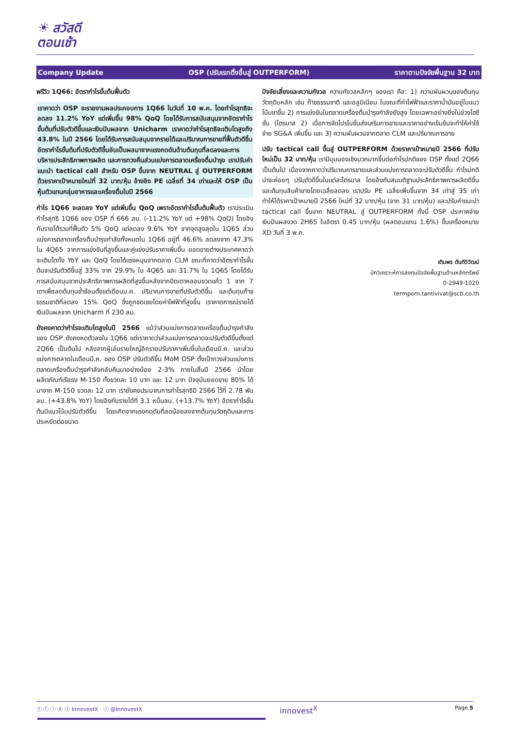☀ สวัสดี
ตอนเช้า
Company Update OSP (ปรับเรทติ้งขึ้นสู่ OUTPERFORM) ราคาตามปัจจัยพื้นฐาน 32 บาท
พรีวิว 1Q66: อัตรากำไรขั้นต้นฟื้นตัว
เราคาดว่า OSP จะรายงานผลประกอบการ 1Q66 ในวันที่ 10 พ.ค. โดยกำไรสุทธิจะลดลง 11.2% YoY แต่เพิ่มขึ้น 98% QoQ โดยได้รับการสนับสนุนจากอัตรากำไรขั้นต้นที่ปรับตัวดีขึ้นและเงินปันผลจาก Unicharm เราคาดว่ากำไรสุทธิจะเติบโตสูงถึง 43.8% ในปี 2566 โดยได้รับการสนับสนุนจากรายได้และปริมาณการขายที่ฟื้นตัวดีขึ้น อัตรากำไรขั้นต้นที่ปรับตัวดีขึ้นอันเป็นผลมาจากแรงกดดันด้านต้นทุนที่ลดลงและการบริหารประสิทธิภาพการผลิต และการทวงคืนส่วนแบ่งการตลาดเครื่องดื่มบำรุง เราปรับคำแนะนำ tactical call สำหรับ OSP ขึ้นจาก NEUTRAL สู่ OUTPERFORM ด้วยราคาเป้าหมายใหม่ที่ 32 บาท/หุ้น อ้างอิง PE เฉลี่ยที่ 34 เท่าและให้ OSP เป็นหุ้นตัวแทนกลุ่มอาหารและเครื่องดื่มในปี 2566
กำไร 1Q66 จะลดลง YoY แต่เพิ่มขึ้น QoQ เพราะอัตรากำไรขั้นต้นฟื้นตัว เราประเมินกำไรสุทธิ 1Q66 ของ OSP ที่ 666 ลบ. (-11.2% YoY แต่ +98% QoQ) โดยอิงกับรายได้รวมที่ฟื้นตัว 5% QoQ แต่ลดลง 9.6% YoY จากจุดสูงสุดใน 1Q65 ส่วนแบ่งการตลาดเครื่องดื่มบำรุงกำลังทั้งหมดใน 1Q66 อยู่ที่ 46.6% ลดลงจาก 47.3% ใน 4Q65 จากการแข่งขันที่สูงขึ้นและคู่แข่งปรับราคาเพิ่มขึ้น ยอดขายต่างประเทศคาดว่าจะเติบโตทั้ง YoY และ QoQ โดยได้แรงหนุนจากตลาด CLM ขณะที่คาดว่าอัตรากำไรขั้นต้นจะปรับตัวดีขึ้นสู่ 33% จาก 29.9% ใน 4Q65 และ 31.7% ใน 1Q65 โดยได้รับการสนับสนุนจากประสิทธิภาพการผลิตที่สูงขึ้นหลังจากปิดเตาหลอมขวดแก้ว 1 จาก 7 เตาเพื่อลดต้นทุนซ้ำซ้อนตั้งแต่เดือนม.ค. ปริมาณการขายที่ปรับตัวดีขึ้น และต้นทุนก๊าซธรรมชาติที่ลดลง 15% QoQ ซึ่งถูกชดเชยโดยค่าไฟฟ้าที่สูงขึ้น เราคาดการณ์รายได้เงินปันผลจาก Unicharm ที่ 230 ลบ.
ยังคงคาดว่ากำไรจะเติบโตสูงในปี 2566 แม้ว่าส่วนแบ่งการตลาดเครื่องดื่มบำรุงกำลังของ OSP ยังคงหดตัวลงใน 1Q66 แต่เราคาดว่าส่วนแบ่งการตลาดจะปรับตัวดีขึ้นตั้งแต่ 2Q66 เป็นต้นไป หลังจากผู้เล่นรายใหญ่อีกรายปรับราคาเพิ่มขึ้นในเดือนมี.ค. และส่วนแบ่งการตลาดในเดือนมี.ค. ของ OSP ปรับตัวดีขึ้น MoM OSP ตั้งเป้าทวงส่วนแบ่งการตลาดเครื่องดื่มบำรุงกำลังกลับคืนมาอย่างน้อย 2-3% ภายในสิ้นปี 2566 นำโดยผลิตภัณฑ์เรือธง M-150 ทั้งขวดละ 10 บาท และ 12 บาท ปัจจุบันยอดขาย 80% ได้มาจาก M-150 ขวดละ 12 บาท เรายังคงประมาณการกำไรสุทธิปี 2566 ไว้ที่ 2.78 พันลบ. (+43.8% YoY) โดยอิงกับรายได้ที่ 3.1 หมื่นลบ. (+13.7% YoY) อัตรากำไรขั้นต้นมีแนวโน้มปรับตัวดีขึ้น โดยเกิดจากแรงกดดันที่ลดน้อยลงจากต้นทุนวัตถุดิบและการประหยัดต่อขนาด
ปัจจัยเสี่ยงและความกังวล ความกังวลหลักๆ ของเรา คือ: 1) ความผันผวนของต้นทุนวัตถุดิบหลัก เช่น ก๊าซธรรมชาติ และอลูมิเนียม ในขณะที่ค่าไฟฟ้าและราคาน้ำมันอยู่ในแนวโน้มขาขึ้น 2) การแข่งขันในตลาดเครื่องดื่มบำรุงกำลังยังสูง โดยเฉพาะอย่างยิ่งในช่วงไฮซีซั่น (ไตรมาส 2) เมื่อการจัดโปรโมชั่นส่งเสริมการขายและราคาอย่างเข้มข้นจะทำให้ค่าใช้จ่าย SG&A เพิ่มขึ้น และ 3) ความผันผวนจากตลาด CLM และปริมาณการขาย
ปรับ tactical call ขึ้นสู่ OUTPERFORM ด้วยราคาเป้าหมายปี 2566 ที่ปรับใหม่เป็น 32 บาท/หุ้น เรามีมุมมองเชิงบวกมากขึ้นต่อกำไรปกติของ OSP ตั้งแต่ 2Q66 เป็นต้นไป เนื่องจากคาดว่าปริมาณการขายและส่วนแบ่งการตลาดจะปรับตัวดีขึ้น กำไรปกติน่าจะค่อยๆ ปรับตัวดีขึ้นในแต่ละไตรมาส โดยอิงกับสมมติฐานประสิทธิภาพการผลิตดีขึ้นและต้นทุนสินค้าขายโดยเฉลี่ยลดลง เราปรับ PE เฉลี่ยเพิ่มขึ้นจาก 34 เท่าสู่ 35 เท่า ทำให้ได้ราคาเป้าหมายปี 2566 ใหม่ที่ 32 บาท/หุ้น (จาก 31 บาท/หุ้น) และปรับคำแนะนำ tactical call ขึ้นจาก NEUTRAL สู่ OUTPERFORM ทั้งนี้ OSP ประกาศจ่ายเงินปันผลงวด 2H65 ในอัตรา 0.45 บาท/หุ้น (ผลตอบแทน 1.6%) ขึ้นเครื่องหมาย XD วันที่ 3 พ.ค.
เติมพร ตันติวิวัฒน์
นักวิเคราะห์การลงทุนปัจจัยพื้นฐานด้านหลักทรัพย์
0-2949-1020
termporn.tantivivat@scb.co.th
ⓕ ⓣ ⓘ ⓓ ⓨ InnovestX ⓛ @InnovestX innovest<sup>X</sup> Page 5